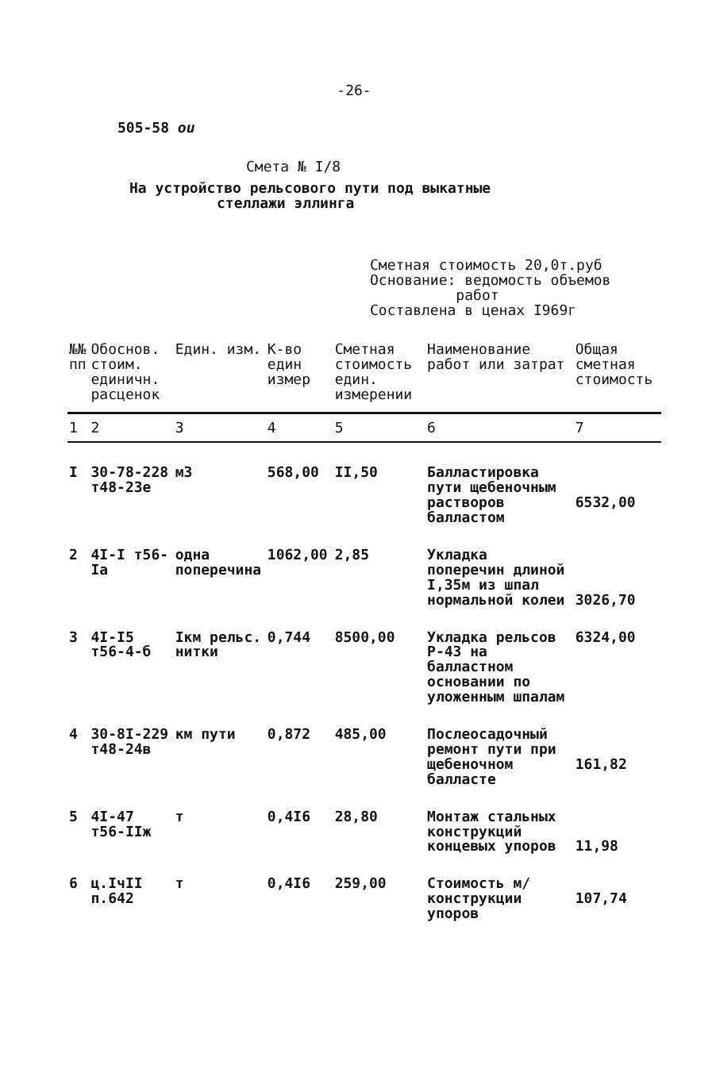-26-
505-58 ou
Смета № I/8
На устройство рельсового пути под выкатные
стеллажи эллинга
Сметная стоимость 20,0т.руб
Основание: ведомость объемов
работ
Составлена в ценах I969г
| №№ пп | Обоснов. стоим. единичн. расценок | Един. изм. | К-во един измер | Сметная стоимость един. измерении | Наименование работ или затрат | Общая сметная стоимость |
| --- | --- | --- | --- | --- | --- | --- |
| 1 | 2 | 3 | 4 | 5 | 6 | 7 |
| I | 30-78-228 т48-23е | м3 | 568,00 | II,50 | Балластировка пути щебеночным растворов балластом | 6532,00 |
| 2 | 4I-I т56-Iа | одна поперечина | 1062,00 | 2,85 | Укладка поперечин длиной I,35м из шпал нормальной колеи | 3026,70 |
| 3 | 4I-I5 т56-4-б | Iкм рельс. нитки | 0,744 | 8500,00 | Укладка рельсов Р-43 на балластном основании по уложенным шпалам | 6324,00 |
| 4 | 30-8I-229 т48-24в | км пути | 0,872 | 485,00 | Послеосадочный ремонт пути при щебеночном балласте | 161,82 |
| 5 | 4I-47 т56-IIж | т | 0,4I6 | 28,80 | Монтаж стальных конструкций концевых упоров | 11,98 |
| 6 | ц.IчII п.642 | т | 0,4I6 | 259,00 | Стоимость м/конструкции упоров | 107,74 |